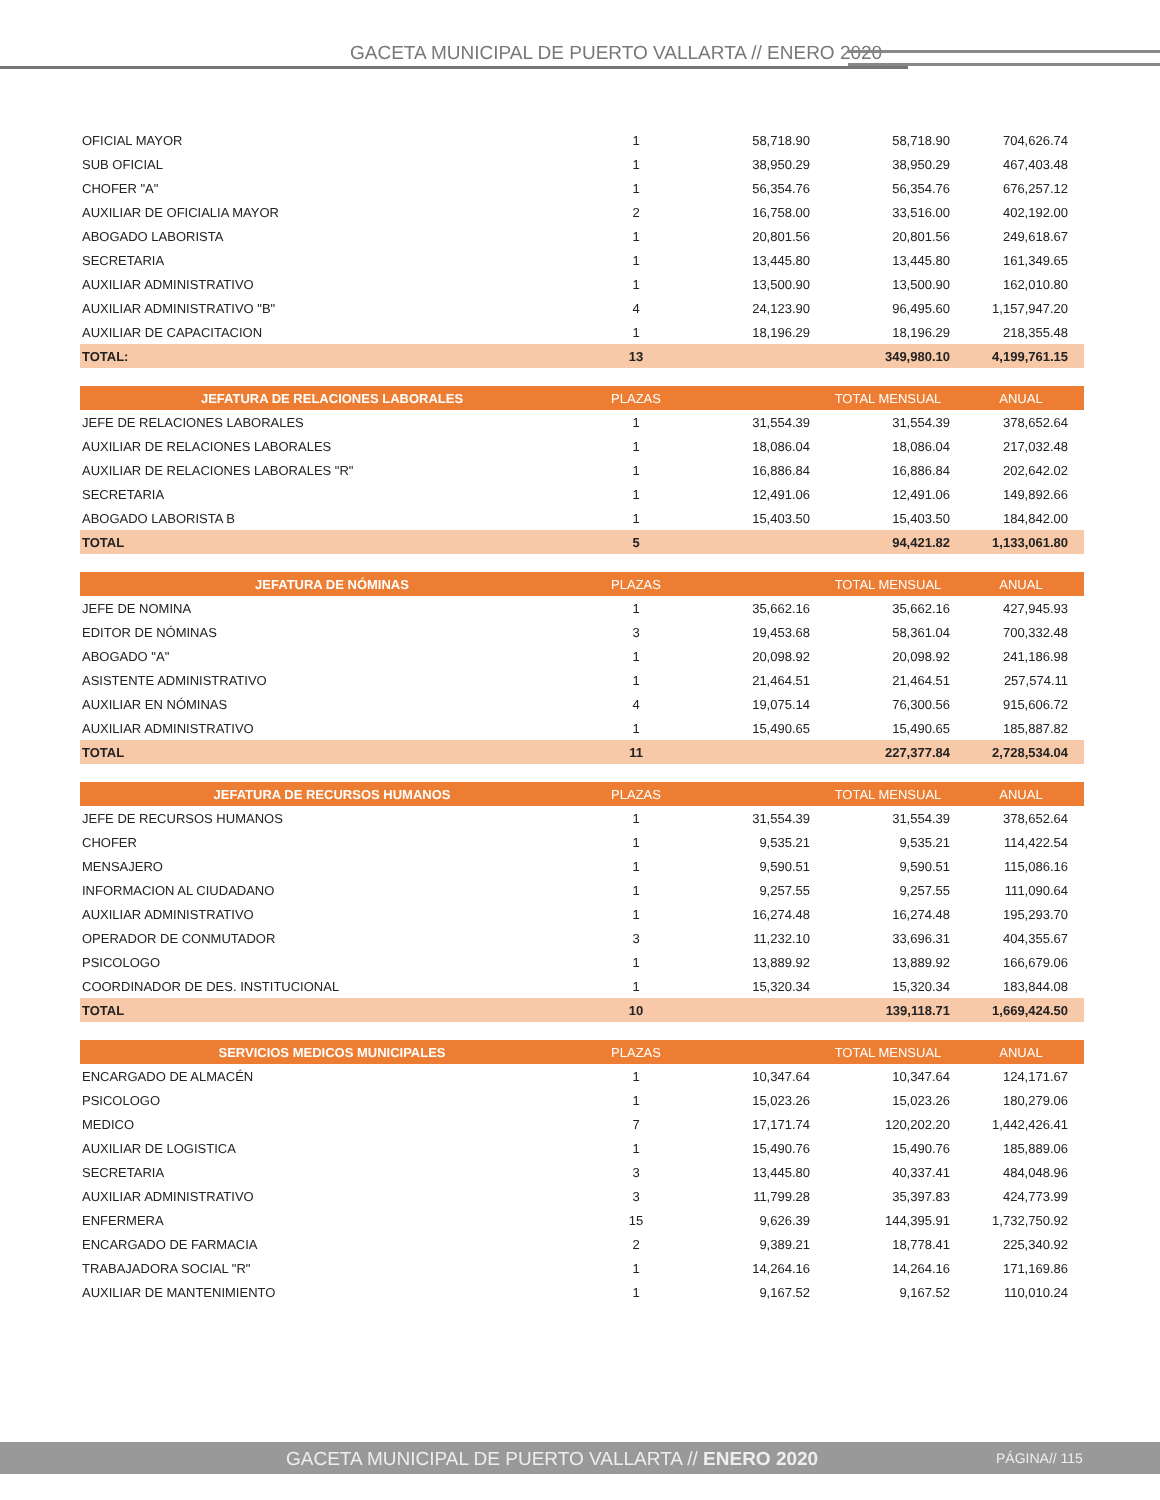GACETA MUNICIPAL DE PUERTO VALLARTA // ENERO 2020
| OFICIAL MAYOR | 1 | 58,718.90 | 58,718.90 | 704,626.74 |
| SUB OFICIAL | 1 | 38,950.29 | 38,950.29 | 467,403.48 |
| CHOFER "A" | 1 | 56,354.76 | 56,354.76 | 676,257.12 |
| AUXILIAR DE OFICIALIA MAYOR | 2 | 16,758.00 | 33,516.00 | 402,192.00 |
| ABOGADO LABORISTA | 1 | 20,801.56 | 20,801.56 | 249,618.67 |
| SECRETARIA | 1 | 13,445.80 | 13,445.80 | 161,349.65 |
| AUXILIAR ADMINISTRATIVO | 1 | 13,500.90 | 13,500.90 | 162,010.80 |
| AUXILIAR ADMINISTRATIVO "B" | 4 | 24,123.90 | 96,495.60 | 1,157,947.20 |
| AUXILIAR DE CAPACITACION | 1 | 18,196.29 | 18,196.29 | 218,355.48 |
| TOTAL: | 13 | | 349,980.10 | 4,199,761.15 |
| JEFATURA DE RELACIONES LABORALES | PLAZAS | | TOTAL MENSUAL | ANUAL |
| --- | --- | --- | --- | --- |
| JEFE DE RELACIONES LABORALES | 1 | 31,554.39 | 31,554.39 | 378,652.64 |
| AUXILIAR DE RELACIONES LABORALES | 1 | 18,086.04 | 18,086.04 | 217,032.48 |
| AUXILIAR DE RELACIONES LABORALES "R" | 1 | 16,886.84 | 16,886.84 | 202,642.02 |
| SECRETARIA | 1 | 12,491.06 | 12,491.06 | 149,892.66 |
| ABOGADO LABORISTA B | 1 | 15,403.50 | 15,403.50 | 184,842.00 |
| TOTAL | 5 | | 94,421.82 | 1,133,061.80 |
| JEFATURA DE NÓMINAS | PLAZAS | | TOTAL MENSUAL | ANUAL |
| --- | --- | --- | --- | --- |
| JEFE DE NOMINA | 1 | 35,662.16 | 35,662.16 | 427,945.93 |
| EDITOR DE NÓMINAS | 3 | 19,453.68 | 58,361.04 | 700,332.48 |
| ABOGADO "A" | 1 | 20,098.92 | 20,098.92 | 241,186.98 |
| ASISTENTE ADMINISTRATIVO | 1 | 21,464.51 | 21,464.51 | 257,574.11 |
| AUXILIAR EN NÓMINAS | 4 | 19,075.14 | 76,300.56 | 915,606.72 |
| AUXILIAR ADMINISTRATIVO | 1 | 15,490.65 | 15,490.65 | 185,887.82 |
| TOTAL | 11 | | 227,377.84 | 2,728,534.04 |
| JEFATURA DE RECURSOS HUMANOS | PLAZAS | | TOTAL MENSUAL | ANUAL |
| --- | --- | --- | --- | --- |
| JEFE DE RECURSOS HUMANOS | 1 | 31,554.39 | 31,554.39 | 378,652.64 |
| CHOFER | 1 | 9,535.21 | 9,535.21 | 114,422.54 |
| MENSAJERO | 1 | 9,590.51 | 9,590.51 | 115,086.16 |
| INFORMACION AL CIUDADANO | 1 | 9,257.55 | 9,257.55 | 111,090.64 |
| AUXILIAR ADMINISTRATIVO | 1 | 16,274.48 | 16,274.48 | 195,293.70 |
| OPERADOR DE CONMUTADOR | 3 | 11,232.10 | 33,696.31 | 404,355.67 |
| PSICOLOGO | 1 | 13,889.92 | 13,889.92 | 166,679.06 |
| COORDINADOR DE DES. INSTITUCIONAL | 1 | 15,320.34 | 15,320.34 | 183,844.08 |
| TOTAL | 10 | | 139,118.71 | 1,669,424.50 |
| SERVICIOS MEDICOS MUNICIPALES | PLAZAS | | TOTAL MENSUAL | ANUAL |
| --- | --- | --- | --- | --- |
| ENCARGADO DE ALMACÉN | 1 | 10,347.64 | 10,347.64 | 124,171.67 |
| PSICOLOGO | 1 | 15,023.26 | 15,023.26 | 180,279.06 |
| MEDICO | 7 | 17,171.74 | 120,202.20 | 1,442,426.41 |
| AUXILIAR DE LOGISTICA | 1 | 15,490.76 | 15,490.76 | 185,889.06 |
| SECRETARIA | 3 | 13,445.80 | 40,337.41 | 484,048.96 |
| AUXILIAR ADMINISTRATIVO | 3 | 11,799.28 | 35,397.83 | 424,773.99 |
| ENFERMERA | 15 | 9,626.39 | 144,395.91 | 1,732,750.92 |
| ENCARGADO DE FARMACIA | 2 | 9,389.21 | 18,778.41 | 225,340.92 |
| TRABAJADORA SOCIAL "R" | 1 | 14,264.16 | 14,264.16 | 171,169.86 |
| AUXILIAR DE MANTENIMIENTO | 1 | 9,167.52 | 9,167.52 | 110,010.24 |
GACETA MUNICIPAL DE PUERTO VALLARTA // ENERO 2020 PÁGINA// 115